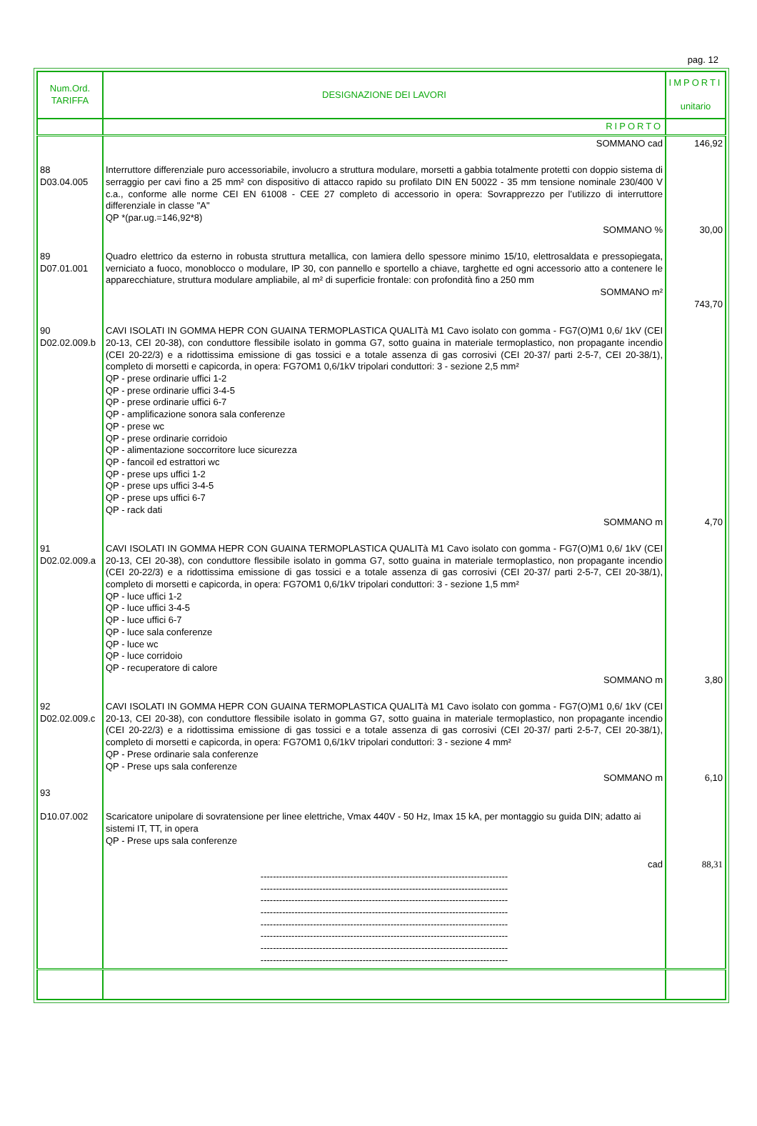pag. 12
| Num.Ord. TARIFFA | DESIGNAZIONE DEI LAVORI | IMPORTI unitario |
| --- | --- | --- |
| | RIPORTO | |
| | SOMMANO cad | 146,92 |
| 88 D03.04.005 | Interruttore differenziale puro accessoriabile, involucro a struttura modulare, morsetti a gabbia totalmente protetti con doppio sistema di serraggio per cavi fino a 25 mm² con dispositivo di attacco rapido su profilato DIN EN 50022 - 35 mm tensione nominale 230/400 V c.a., conforme alle norme CEI EN 61008 - CEE 27 completo di accessorio in opera: Sovrapprezzo per l’utilizzo di interruttore differenziale in classe "A" QP *(par.ug.=146,92*8) SOMMANO % | 30,00 |
| 89 D07.01.001 | Quadro elettrico da esterno in robusta struttura metallica, con lamiera dello spessore minimo 15/10, elettrosaldata e pressopiegata, verniciato a fuoco, monoblocco o modulare, IP 30, con pannello e sportello a chiave, targhette ed ogni accessorio atto a contenere le apparecchiature, struttura modulare ampliabile, al m² di superficie frontale: con profondità fino a 250 mm SOMMANO m² | 743,70 |
| 90 D02.02.009.b | CAVI ISOLATI IN GOMMA HEPR CON GUAINA TERMOPLASTICA QUALITà M1 Cavo isolato con gomma - FG7(O)M1 0,6/ 1kV (CEI 20-13, CEI 20-38), con conduttore flessibile isolato in gomma G7, sotto guaina in materiale termoplastico, non propagante incendio (CEI 20-22/3) e a ridottissima emissione di gas tossici e a totale assenza di gas corrosivi (CEI 20-37/ parti 2-5-7, CEI 20-38/1), completo di morsetti e capicorda, in opera: FG7OM1 0,6/1kV tripolari conduttori: 3 - sezione 2,5 mm² QP - prese ordinarie uffici 1-2 QP - prese ordinarie uffici 3-4-5 QP - prese ordinarie uffici 6-7 QP - amplificazione sonora sala conferenze QP - prese wc QP - prese ordinarie corridoio QP - alimentazione soccorritore luce sicurezza QP - fancoil ed estrattori wc QP - prese ups uffici 1-2 QP - prese ups uffici 3-4-5 QP - prese ups uffici 6-7 QP - rack dati SOMMANO m | 4,70 |
| 91 D02.02.009.a | CAVI ISOLATI IN GOMMA HEPR CON GUAINA TERMOPLASTICA QUALITà M1 Cavo isolato con gomma - FG7(O)M1 0,6/ 1kV (CEI 20-13, CEI 20-38), con conduttore flessibile isolato in gomma G7, sotto guaina in materiale termoplastico, non propagante incendio (CEI 20-22/3) e a ridottissima emissione di gas tossici e a totale assenza di gas corrosivi (CEI 20-37/ parti 2-5-7, CEI 20-38/1), completo di morsetti e capicorda, in opera: FG7OM1 0,6/1kV tripolari conduttori: 3 - sezione 1,5 mm² QP - luce uffici 1-2 QP - luce uffici 3-4-5 QP - luce uffici 6-7 QP - luce sala conferenze QP - luce wc QP - luce corridoio QP - recuperatore di calore SOMMANO m | 3,80 |
| 92 D02.02.009.c | CAVI ISOLATI IN GOMMA HEPR CON GUAINA TERMOPLASTICA QUALITà M1 Cavo isolato con gomma - FG7(O)M1 0,6/ 1kV (CEI 20-13, CEI 20-38), con conduttore flessibile isolato in gomma G7, sotto guaina in materiale termoplastico, non propagante incendio (CEI 20-22/3) e a ridottissima emissione di gas tossici e a totale assenza di gas corrosivi (CEI 20-37/ parti 2-5-7, CEI 20-38/1), completo di morsetti e capicorda, in opera: FG7OM1 0,6/1kV tripolari conduttori: 3 - sezione 4 mm² QP - Prese ordinarie sala conferenze QP - Prese ups sala conferenze SOMMANO m | 6,10 |
| 93 D10.07.002 | Scaricatore unipolare di sovratensione per linee elettriche, Vmax 440V - 50 Hz, Imax 15 kA, per montaggio su guida DIN; adatto ai sistemi IT, TT, in opera QP - Prese ups sala conferenze cad -------------------------------------------------------------------------------- -------------------------------------------------------------------------------- -------------------------------------------------------------------------------- -------------------------------------------------------------------------------- -------------------------------------------------------------------------------- -------------------------------------------------------------------------------- -------------------------------------------------------------------------------- -------------------------------------------------------------------------------- | 88,31 |